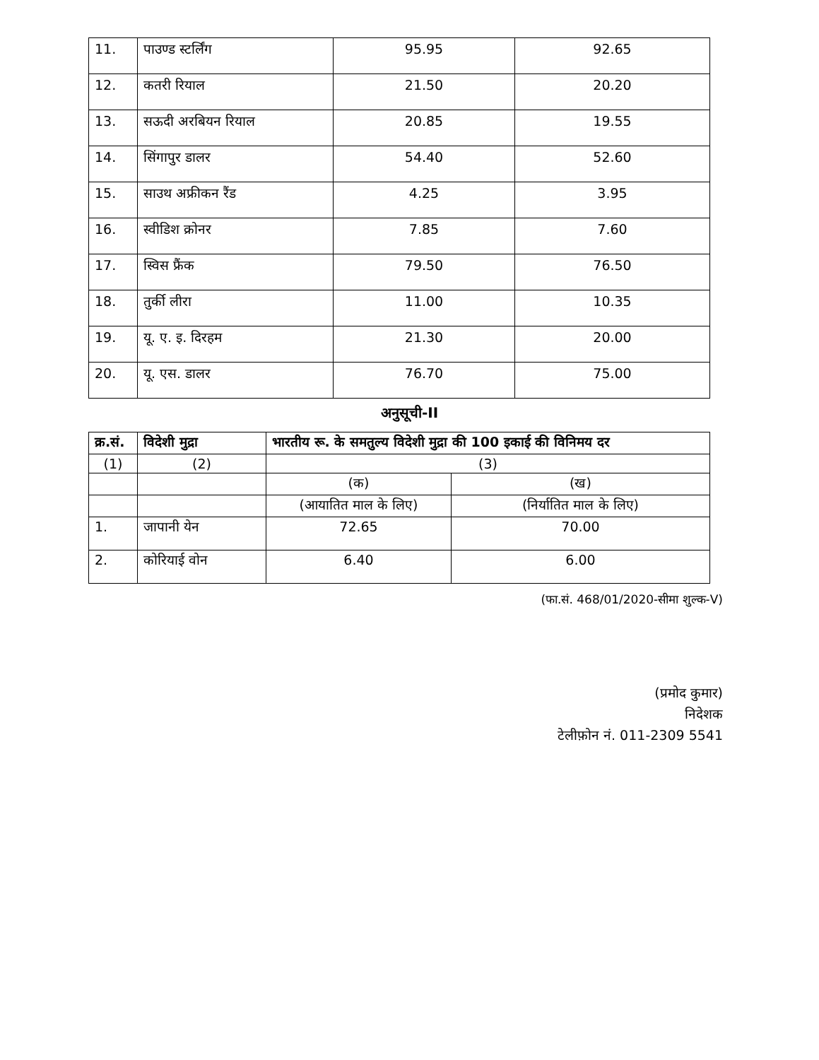| 11. | पाउण्ड स्टर्लिंग | 95.95 | 92.65 |
| 12. | कतरी रियाल | 21.50 | 20.20 |
| 13. | सऊदी अरबियन रियाल | 20.85 | 19.55 |
| 14. | सिंगापुर डालर | 54.40 | 52.60 |
| 15. | साउथ अफ्रीकन रैंड | 4.25 | 3.95 |
| 16. | स्वीडिश क्रोनर | 7.85 | 7.60 |
| 17. | स्विस फ्रैंक | 79.50 | 76.50 |
| 18. | तुर्की लीरा | 11.00 | 10.35 |
| 19. | यू. ए. इ. दिरहम | 21.30 | 20.00 |
| 20. | यू. एस. डालर | 76.70 | 75.00 |
अनुसूची-II
| क्र.सं. | विदेशी मुद्रा | भारतीय रू. के समतुल्य विदेशी मुद्रा की 100 इकाई की विनिमय दर | |
| --- | --- | --- | --- |
| (1) | (2) | (3) | |
| | | (क) | (ख) |
| | | (आयातित माल के लिए) | (निर्यातित माल के लिए) |
| 1. | जापानी येन | 72.65 | 70.00 |
| 2. | कोरियाई वोन | 6.40 | 6.00 |
(फा.सं. 468/01/2020-सीमा शुल्क-V)
(प्रमोद कुमार)
निदेशक
टेलीफ़ोन नं. 011-2309 5541